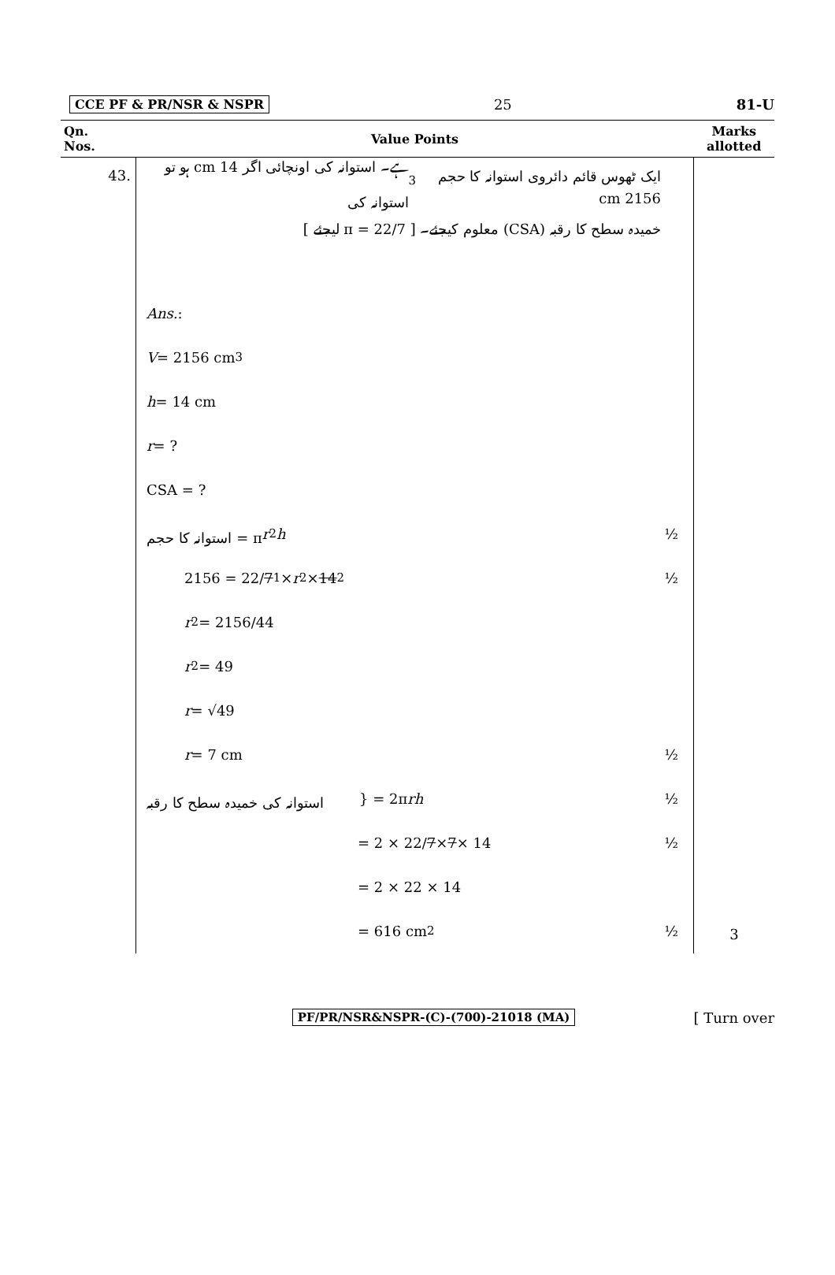CCE PF & PR/NSR & NSPR 25 81-U
| Qn. Nos. | Value Points | Marks allotted |
| --- | --- | --- |
| 43. | ایک ٹھوس قائم دائروی استوانہ کا حجم 2156 cm<sup>3</sup> ہے۔ استوانہ کی اونچائی اگر 14 cm ہو تو استوانہ کی خمیدہ سطح کا رقبہ (CSA) معلوم کیجئے۔ [ π = 22/7 لیجئے ] Ans. : V = 2156 cm<sup>3</sup> h = 14 cm r = ? CSA = ? استوانہ کا حجم = π r<sup>2</sup> h ½ 2156 = 22/ 7<sub>1</sub> × r<sup>2</sup> × 14<sup>2</sup> ½ r<sup>2</sup> = 2156/44 r<sup>2</sup> = 49 r = √49 r = 7 cm ½ استوانہ کی خمیدہ سطح کا رقبہ } = 2π rh ½ = 2 × 22/ 7 × 7 × 14 ½ = 2 × 22 × 14 = 616 cm<sup>2</sup> ½ | 3 |
PF/PR/NSR&NSPR-(C)-(700)-21018 (MA) [ Turn over